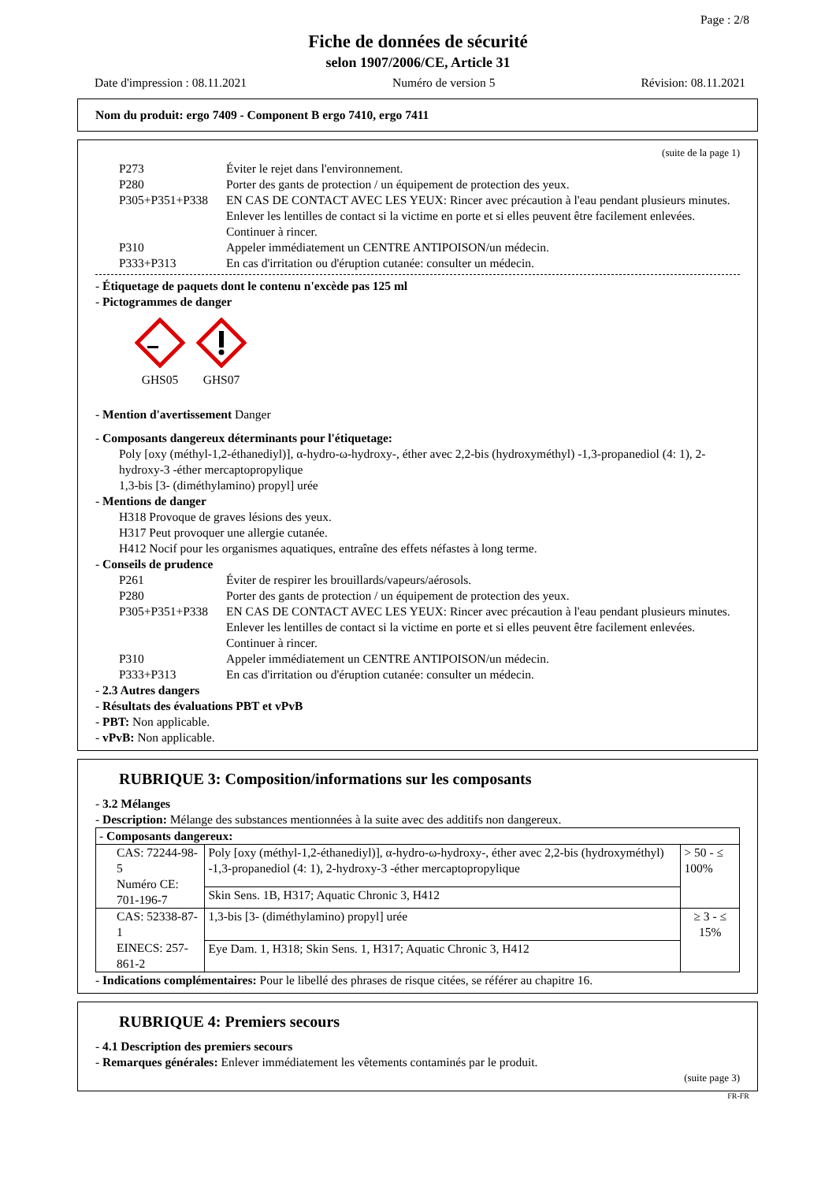Page : 2/8
Fiche de données de sécurité
selon 1907/2006/CE, Article 31
Date d'impression : 08.11.2021 Numéro de version 5 Révision: 08.11.2021
Nom du produit: ergo 7409 - Component B ergo 7410, ergo 7411
(suite de la page 1)
| P273 | Éviter le rejet dans l'environnement. |
| P280 | Porter des gants de protection / un équipement de protection des yeux. |
| P305+P351+P338 | EN CAS DE CONTACT AVEC LES YEUX: Rincer avec précaution à l'eau pendant plusieurs minutes. Enlever les lentilles de contact si la victime en porte et si elles peuvent être facilement enlevées. Continuer à rincer. |
| P310 | Appeler immédiatement un CENTRE ANTIPOISON/un médecin. |
| P333+P313 | En cas d'irritation ou d'éruption cutanée: consulter un médecin. |
- Étiquetage de paquets dont le contenu n'excède pas 125 ml
- Pictogrammes de danger
GHS05
GHS07
- Mention d'avertissement Danger
- Composants dangereux déterminants pour l'étiquetage:
Poly [oxy (méthyl-1,2-éthanediyl)], α-hydro-ω-hydroxy-, éther avec 2,2-bis (hydroxyméthyl) -1,3-propanediol (4: 1), 2-hydroxy-3 -éther mercaptopropylique
1,3-bis [3- (diméthylamino) propyl] urée
- Mentions de danger
H318 Provoque de graves lésions des yeux.
H317 Peut provoquer une allergie cutanée.
H412 Nocif pour les organismes aquatiques, entraîne des effets néfastes à long terme.
- Conseils de prudence
| P261 | Éviter de respirer les brouillards/vapeurs/aérosols. |
| P280 | Porter des gants de protection / un équipement de protection des yeux. |
| P305+P351+P338 | EN CAS DE CONTACT AVEC LES YEUX: Rincer avec précaution à l'eau pendant plusieurs minutes. Enlever les lentilles de contact si la victime en porte et si elles peuvent être facilement enlevées. Continuer à rincer. |
| P310 | Appeler immédiatement un CENTRE ANTIPOISON/un médecin. |
| P333+P313 | En cas d'irritation ou d'éruption cutanée: consulter un médecin. |
- 2.3 Autres dangers
- Résultats des évaluations PBT et vPvB
- PBT: Non applicable.
- vPvB: Non applicable.
RUBRIQUE 3: Composition/informations sur les composants
- 3.2 Mélanges
- Description: Mélange des substances mentionnées à la suite avec des additifs non dangereux.
| - Composants dangereux: | | |
| CAS: 72244-98-5 Numéro CE: 701-196-7 | Poly [oxy (méthyl-1,2-éthanediyl)], α-hydro-ω-hydroxy-, éther avec 2,2-bis (hydroxyméthyl) -1,3-propanediol (4: 1), 2-hydroxy-3 -éther mercaptopropylique | > 50 - ≤ 100% |
| | Skin Sens. 1B, H317; Aquatic Chronic 3, H412 | |
| CAS: 52338-87-1 EINECS: 257-861-2 | 1,3-bis [3- (diméthylamino) propyl] urée | ≥ 3 - ≤ 15% |
| | Eye Dam. 1, H318; Skin Sens. 1, H317; Aquatic Chronic 3, H412 | |
- Indications complémentaires: Pour le libellé des phrases de risque citées, se référer au chapitre 16.
RUBRIQUE 4: Premiers secours
- 4.1 Description des premiers secours
- Remarques générales: Enlever immédiatement les vêtements contaminés par le produit.
(suite page 3)
FR-FR